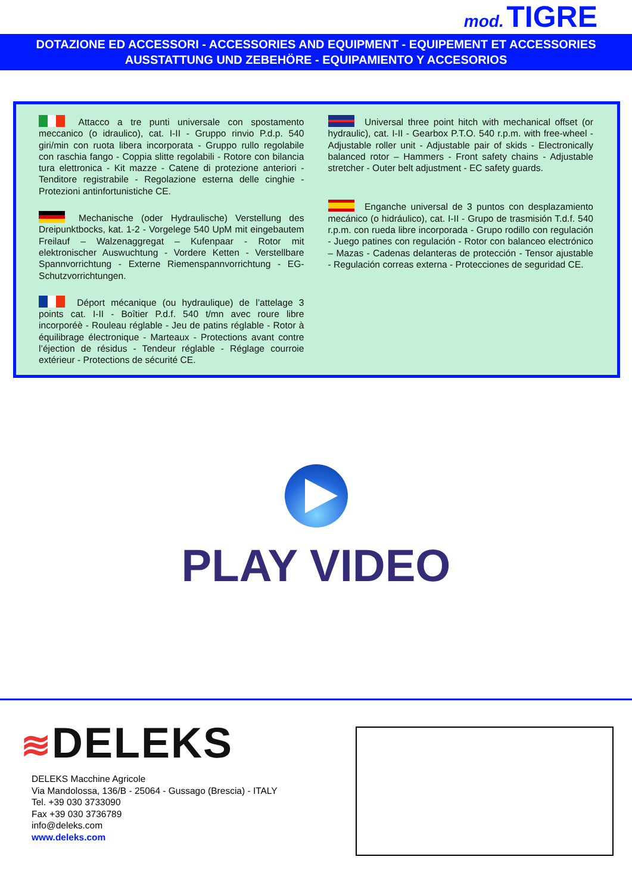mod. TIGRE
DOTAZIONE ED ACCESSORI - ACCESSORIES AND EQUIPMENT - EQUIPEMENT ET ACCESSORIES
AUSSTATTUNG UND ZEBEHÖRE - EQUIPAMIENTO Y ACCESORIOS
Attacco a tre punti universale con spostamento meccanico (o idraulico), cat. I-II - Gruppo rinvio P.d.p. 540 giri/min con ruota libera incorporata - Gruppo rullo regolabile con raschia fango - Coppia slitte regolabili - Rotore con bilancia tura elettronica - Kit mazze - Catene di protezione anteriori - Tenditore registrabile - Regolazione esterna delle cinghie - Protezioni antinfortunistiche CE.
Mechanische (oder Hydraulische) Verstellung des Dreipunktbocks, kat. 1-2 - Vorgelege 540 UpM mit eingebautem Freilauf – Walzenaggregat – Kufenpaar - Rotor mit elektronischer Auswuchtung - Vordere Ketten - Verstellbare Spannvorrichtung - Externe Riemenspannvorrichtung - EG-Schutzvorrichtungen.
Déport mécanique (ou hydraulique) de l’attelage 3 points cat. I-II - Boîtier P.d.f. 540 t/mn avec roure libre incorporéè - Rouleau réglable - Jeu de patins réglable - Rotor à équilibrage électronique - Marteaux - Protections avant contre l’éjection de résidus - Tendeur réglable - Réglage courroie extérieur - Protections de sécurité CE.
Universal three point hitch with mechanical offset (or hydraulic), cat. I-II - Gearbox P.T.O. 540 r.p.m. with free-wheel - Adjustable roller unit - Adjustable pair of skids - Electronically balanced rotor – Hammers - Front safety chains - Adjustable stretcher - Outer belt adjustment - EC safety guards.
Enganche universal de 3 puntos con desplazamiento mecánico (o hidráulico), cat. I-II - Grupo de trasmisión T.d.f. 540 r.p.m. con rueda libre incorporada - Grupo rodillo con regulación - Juego patines con regulación - Rotor con balanceo electrónico – Mazas - Cadenas delanteras de protección - Tensor ajustable - Regulación correas externa - Protecciones de seguridad CE.
PLAY VIDEO
≋DELEKS
DELEKS Macchine Agricole
Via Mandolossa, 136/B - 25064 - Gussago (Brescia) - ITALY
Tel. +39 030 3733090
Fax +39 030 3736789
info@deleks.com
www.deleks.com